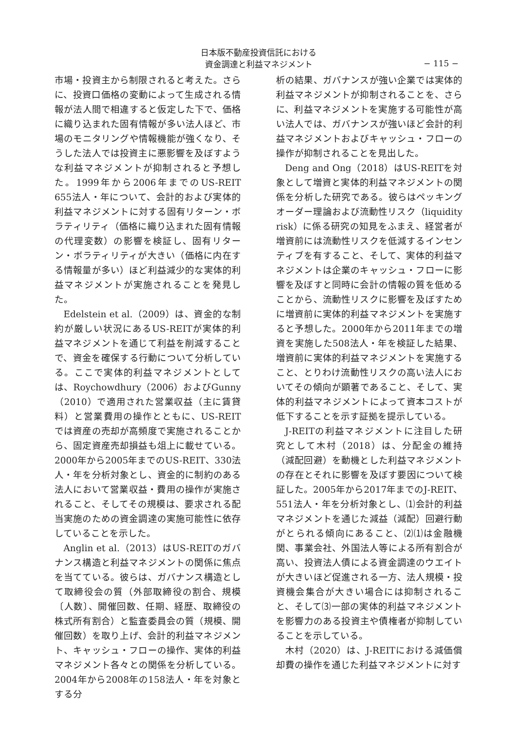日本版不動産投資信託における
資金調達と利益マネジメント
− 115 −
市場・投資主から制限されると考えた。さらに、投資口価格の変動によって生成される情報が法人間で相違すると仮定した下で、価格に織り込まれた固有情報が多い法人ほど、市場のモニタリングや情報機能が強くなり、そうした法人では投資主に悪影響を及ぼすような利益マネジメントが抑制されると予想した。1999年から2006年までのUS-REIT 655法人・年について、会計的および実体的利益マネジメントに対する固有リターン・ボラティリティ（価格に織り込まれた固有情報の代理変数）の影響を検証し、固有リターン・ボラティリティが大きい（価格に内在する情報量が多い）ほど利益減少的な実体的利益マネジメントが実施されることを発見した。
Edelstein et al.（2009）は、資金的な制約が厳しい状況にあるUS-REITが実体的利益マネジメントを通じて利益を削減することで、資金を確保する行動について分析している。ここで実体的利益マネジメントとしては、Roychowdhury（2006）およびGunny（2010）で適用された営業収益（主に賃貸料）と営業費用の操作とともに、US-REITでは資産の売却が高頻度で実施されることから、固定資産売却損益も俎上に載せている。2000年から2005年までのUS-REIT、330法人・年を分析対象とし、資金的に制約のある法人において営業収益・費用の操作が実施されること、そしてその規模は、要求される配当実施のための資金調達の実施可能性に依存していることを示した。
Anglin et al.（2013）はUS-REITのガバナンス構造と利益マネジメントの関係に焦点を当てている。彼らは、ガバナンス構造として取締役会の質（外部取締役の割合、規模〔人数〕、開催回数、任期、経歴、取締役の株式所有割合）と監査委員会の質（規模、開催回数）を取り上げ、会計的利益マネジメント、キャッシュ・フローの操作、実体的利益マネジメント各々との関係を分析している。2004年から2008年の158法人・年を対象とする分
析の結果、ガバナンスが強い企業では実体的利益マネジメントが抑制されることを、さらに、利益マネジメントを実施する可能性が高い法人では、ガバナンスが強いほど会計的利益マネジメントおよびキャッシュ・フローの操作が抑制されることを見出した。
Deng and Ong（2018）はUS-REITを対象として増資と実体的利益マネジメントの関係を分析した研究である。彼らはペッキングオーダー理論および流動性リスク（liquidity risk）に係る研究の知見をふまえ、経営者が増資前には流動性リスクを低減するインセンティブを有すること、そして、実体的利益マネジメントは企業のキャッシュ・フローに影響を及ぼすと同時に会計の情報の質を低めることから、流動性リスクに影響を及ぼすために増資前に実体的利益マネジメントを実施すると予想した。2000年から2011年までの増資を実施した508法人・年を検証した結果、増資前に実体的利益マネジメントを実施すること、とりわけ流動性リスクの高い法人においてその傾向が顕著であること、そして、実体的利益マネジメントによって資本コストが低下することを示す証拠を提示している。
J-REITの利益マネジメントに注目した研究として木村（2018）は、分配金の維持（減配回避）を動機とした利益マネジメントの存在とそれに影響を及ぼす要因について検証した。2005年から2017年までのJ-REIT、551法人・年を分析対象とし、⑴会計的利益マネジメントを通じた減益（減配）回避行動がとられる傾向にあること、⑵⑴は金融機関、事業会社、外国法人等による所有割合が高い、投資法人債による資金調達のウエイトが大きいほど促進される一方、法人規模・投資機会集合が大きい場合には抑制されること、そして⑶一部の実体的利益マネジメントを影響力のある投資主や債権者が抑制していることを示している。
木村（2020）は、J-REITにおける減価償却費の操作を通じた利益マネジメントに対す